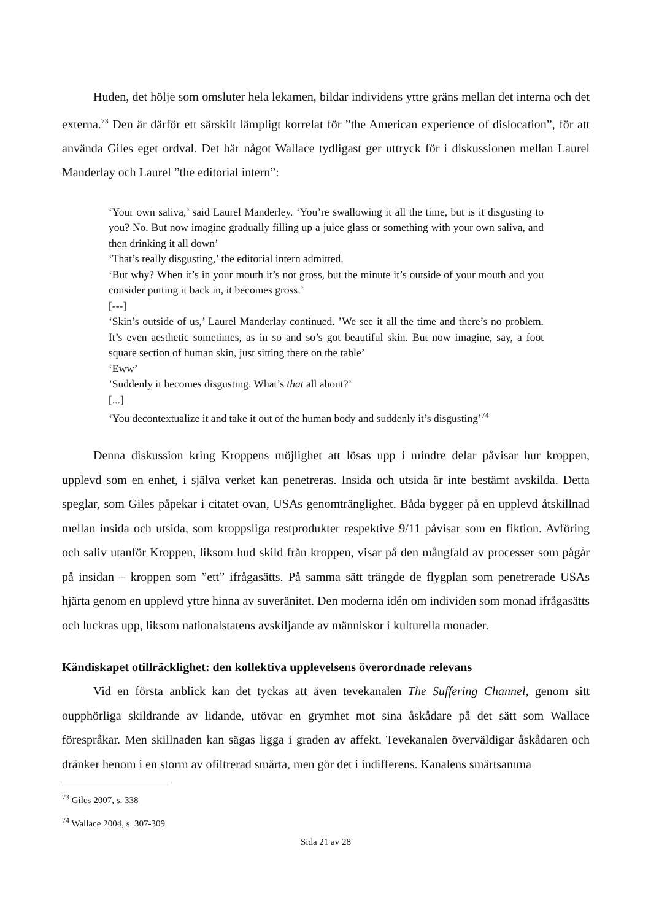Huden, det hölje som omsluter hela lekamen, bildar individens yttre gräns mellan det interna och det externa.<sup>73</sup> Den är därför ett särskilt lämpligt korrelat för ”the American experience of dislocation”, för att använda Giles eget ordval. Det här något Wallace tydligast ger uttryck för i diskussionen mellan Laurel Manderlay och Laurel ”the editorial intern”:
‘Your own saliva,’ said Laurel Manderley. ‘You’re swallowing it all the time, but is it disgusting to you? No. But now imagine gradually filling up a juice glass or something with your own saliva, and then drinking it all down’
‘That’s really disgusting,’ the editorial intern admitted.
‘But why? When it’s in your mouth it’s not gross, but the minute it’s outside of your mouth and you consider putting it back in, it becomes gross.’
[---]
‘Skin’s outside of us,’ Laurel Manderlay continued. ’We see it all the time and there’s no problem. It’s even aesthetic sometimes, as in so and so’s got beautiful skin. But now imagine, say, a foot square section of human skin, just sitting there on the table’
‘Eww’
’Suddenly it becomes disgusting. What’s that all about?’
[...]
‘You decontextualize it and take it out of the human body and suddenly it’s disgusting’<sup>74</sup>
Denna diskussion kring Kroppens möjlighet att lösas upp i mindre delar påvisar hur kroppen, upplevd som en enhet, i själva verket kan penetreras. Insida och utsida är inte bestämt avskilda. Detta speglar, som Giles påpekar i citatet ovan, USAs genomtränglighet. Båda bygger på en upplevd åtskillnad mellan insida och utsida, som kroppsliga restprodukter respektive 9/11 påvisar som en fiktion. Avföring och saliv utanför Kroppen, liksom hud skild från kroppen, visar på den mångfald av processer som pågår på insidan – kroppen som ”ett” ifrågasätts. På samma sätt trängde de flygplan som penetrerade USAs hjärta genom en upplevd yttre hinna av suveränitet. Den moderna idén om individen som monad ifrågasätts och luckras upp, liksom nationalstatens avskiljande av människor i kulturella monader.
Kändiskapet otillräcklighet: den kollektiva upplevelsens överordnade relevans
Vid en första anblick kan det tyckas att även tevekanalen The Suffering Channel, genom sitt oupphörliga skildrande av lidande, utövar en grymhet mot sina åskådare på det sätt som Wallace förespråkar. Men skillnaden kan sägas ligga i graden av affekt. Tevekanalen överväldigar åskådaren och dränker henom i en storm av ofiltrerad smärta, men gör det i indifferens. Kanalens smärtsamma
<sup>73</sup> Giles 2007, s. 338
<sup>74</sup> Wallace 2004, s. 307-309
Sida 21 av 28